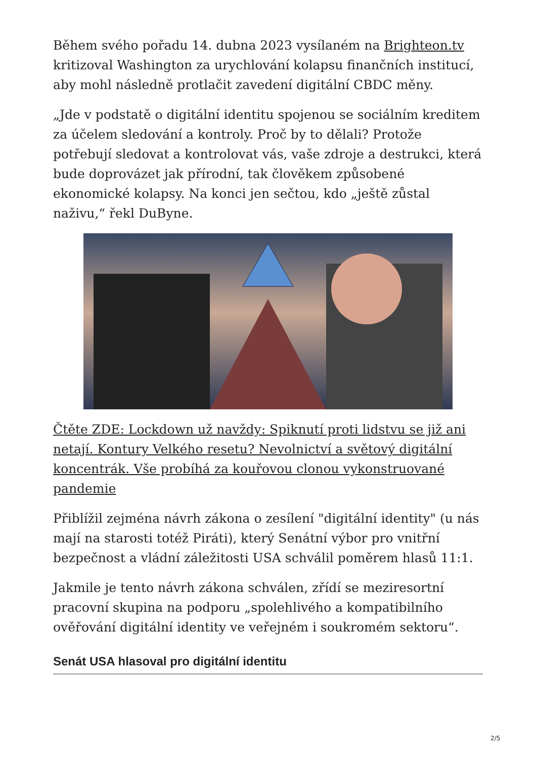Během svého pořadu 14. dubna 2023 vysílaném na Brighteon.tv kritizoval Washington za urychlování kolapsu finančních institucí, aby mohl následně protlačit zavedení digitální CBDC měny.
„Jde v podstatě o digitální identitu spojenou se sociálním kreditem za účelem sledování a kontroly. Proč by to dělali? Protože potřebují sledovat a kontrolovat vás, vaše zdroje a destrukci, která bude doprovázet jak přírodní, tak člověkem způsobené ekonomické kolapsy. Na konci jen sečtou, kdo „ještě zůstal naživu,“ řekl DuByne.
Čtěte ZDE: Lockdown už navždy: Spiknutí proti lidstvu se již ani netají. Kontury Velkého resetu? Nevolnictví a světový digitální koncentrák. Vše probíhá za kouřovou clonou vykonstruované pandemie
Přiblížil zejména návrh zákona o zesílení "digitální identity" (u nás mají na starosti totéž Piráti), který Senátní výbor pro vnitřní bezpečnost a vládní záležitosti USA schválil poměrem hlasů 11:1.
Jakmile je tento návrh zákona schválen, zřídí se meziresortní pracovní skupina na podporu „spolehlivého a kompatibilního ověřování digitální identity ve veřejném i soukromém sektoru“.
Senát USA hlasoval pro digitální identitu
2/5